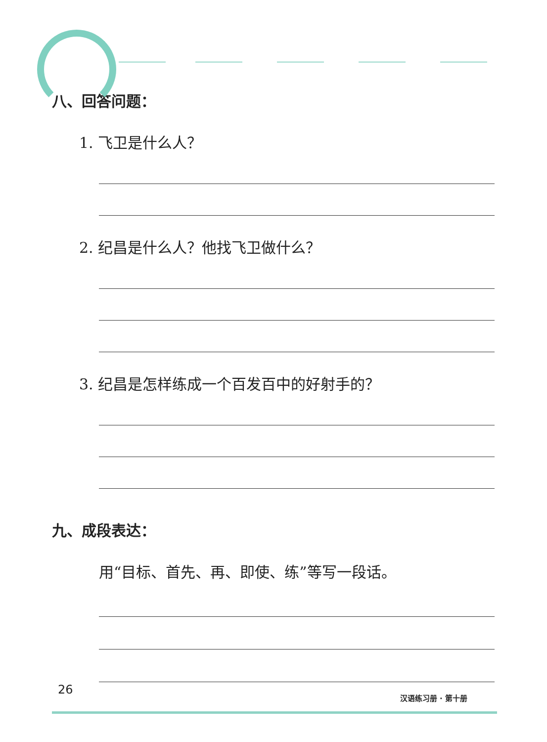八、回答问题：
1. 飞卫是什么人？
2. 纪昌是什么人？他找飞卫做什么？
3. 纪昌是怎样练成一个百发百中的好射手的？
九、成段表达：
用“目标、首先、再、即使、练”等写一段话。
26
汉语练习册 · 第十册